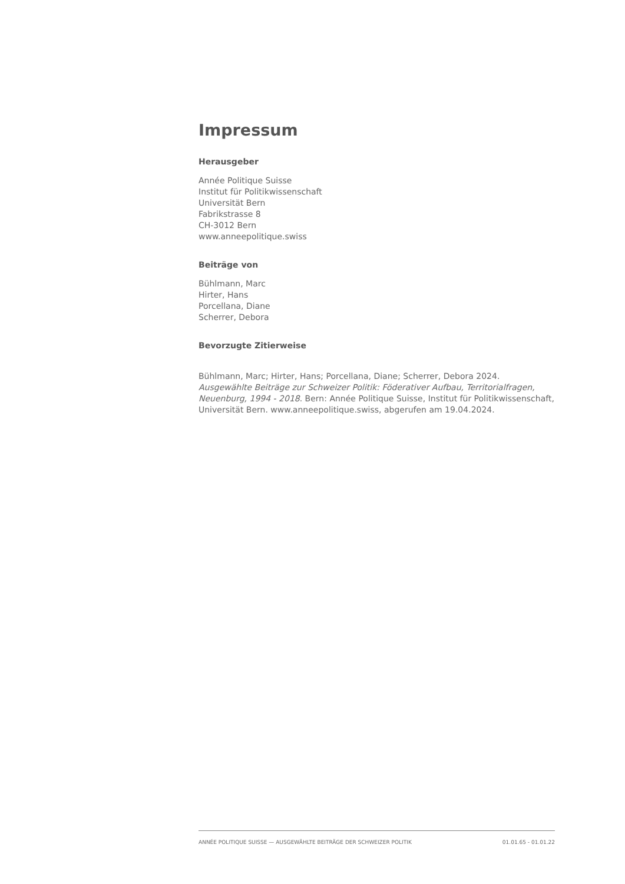Impressum
Herausgeber
Année Politique Suisse
Institut für Politikwissenschaft
Universität Bern
Fabrikstrasse 8
CH-3012 Bern
www.anneepolitique.swiss
Beiträge von
Bühlmann, Marc
Hirter, Hans
Porcellana, Diane
Scherrer, Debora
Bevorzugte Zitierweise
Bühlmann, Marc; Hirter, Hans; Porcellana, Diane; Scherrer, Debora 2024. Ausgewählte Beiträge zur Schweizer Politik: Föderativer Aufbau, Territorialfragen, Neuenburg, 1994 - 2018. Bern: Année Politique Suisse, Institut für Politikwissenschaft, Universität Bern. www.anneepolitique.swiss, abgerufen am 19.04.2024.
ANNÉE POLITIQUE SUISSE — AUSGEWÄHLTE BEITRÄGE DER SCHWEIZER POLITIK 01.01.65 - 01.01.22